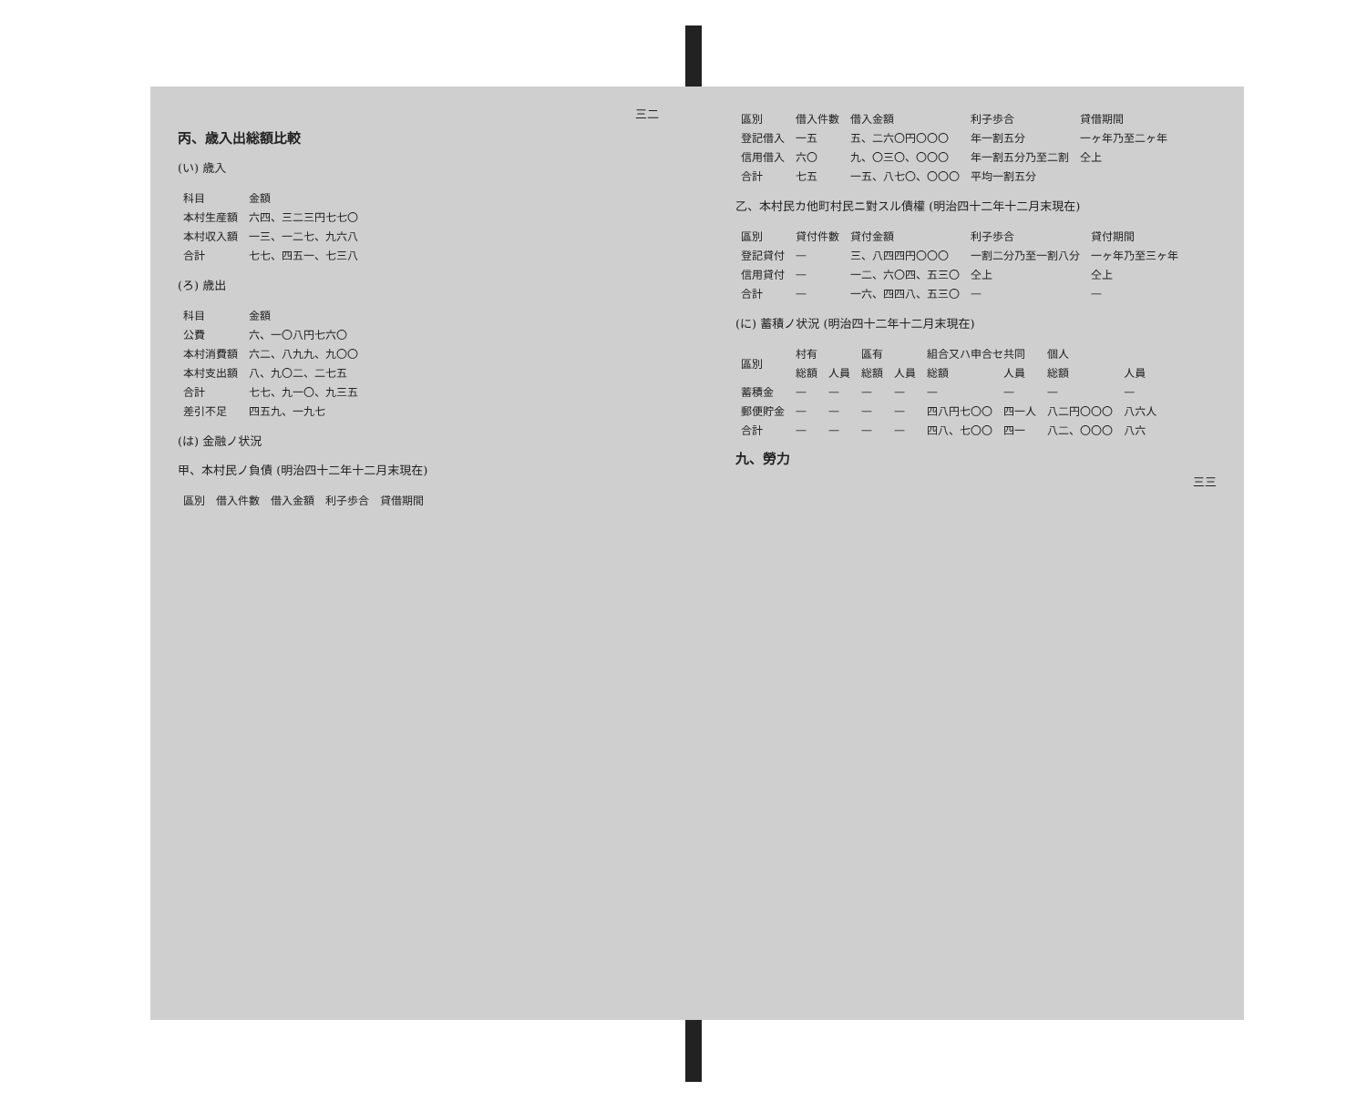三二
丙、歳入出総額比較
(い) 歳入
| 科目 | 金額 |
| --- | --- |
| 本村生産額 | 六四、三二三円七七〇 |
| 本村収入額 | 一三、一二七、九六八 |
| 合計 | 七七、四五一、七三八 |
(ろ) 歳出
| 科目 | 金額 |
| --- | --- |
| 公費 | 六、一〇八円七六〇 |
| 本村消費額 | 六二、八九九、九〇〇 |
| 本村支出額 | 八、九〇二、二七五 |
| 合計 | 七七、九一〇、九三五 |
| 差引不足 | 四五九、一九七 |
(は) 金融ノ状況
甲、本村民ノ負債 (明治四十二年十二月末現在)
| 區別 | 借入件數 | 借入金額 | 利子歩合 | 貸借期間 |
| --- | --- | --- | --- | --- |
| 區別 | 借入件數 | 借入金額 | 利子歩合 | 貸借期間 |
| --- | --- | --- | --- | --- |
| 登記借入 | 一五 | 五、二六〇円〇〇〇 | 年一割五分 | 一ヶ年乃至二ヶ年 |
| 信用借入 | 六〇 | 九、〇三〇、〇〇〇 | 年一割五分乃至二割 | 仝上 |
| 合計 | 七五 | 一五、八七〇、〇〇〇 | 平均一割五分 | |
乙、本村民カ他町村民ニ對スル債權 (明治四十二年十二月末現在)
| 區別 | 貸付件數 | 貸付金額 | 利子歩合 | 貸付期間 |
| --- | --- | --- | --- | --- |
| 登記貸付 | — | 三、八四四円〇〇〇 | 一割二分乃至一割八分 | 一ヶ年乃至三ヶ年 |
| 信用貸付 | — | 一二、六〇四、五三〇 | 仝上 | 仝上 |
| 合計 | — | 一六、四四八、五三〇 | — | — |
(に) 蓄積ノ状況 (明治四十二年十二月末現在)
| 區別 | 村有 | | 區有 | | 組合又ハ申合セ共同 | | 個人 | |
| --- | --- | --- | --- | --- | --- | --- | --- | --- |
| | 総額 | 人員 | 総額 | 人員 | 総額 | 人員 | 総額 | 人員 |
| 蓄積金 | — | — | — | — | — | — | — | — |
| 郵便貯金 | — | — | — | — | 四八円七〇〇 | 四一人 | 八二円〇〇〇 | 八六人 |
| 合計 | — | — | — | — | 四八、七〇〇 | 四一 | 八二、〇〇〇 | 八六 |
九、勞力
三三